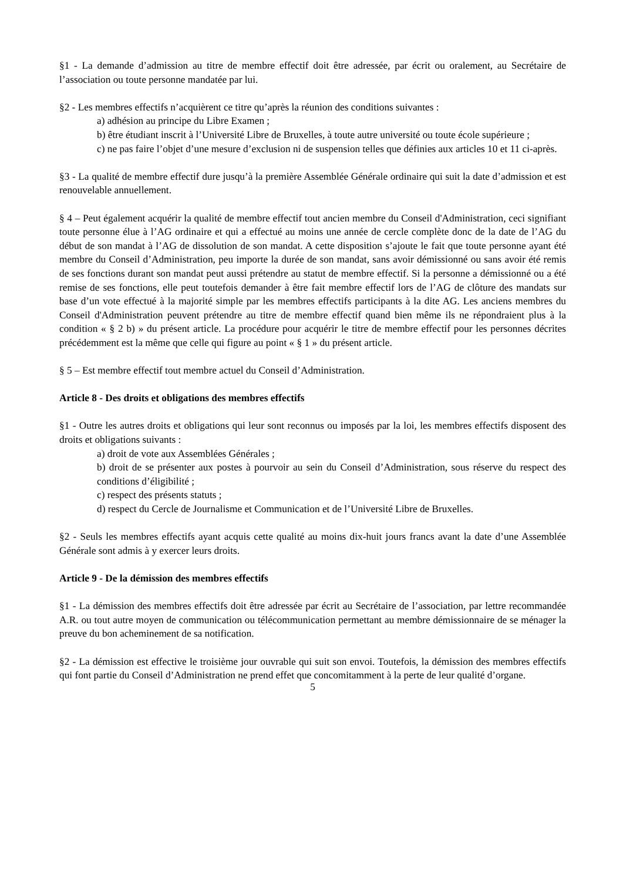§1 - La demande d’admission au titre de membre effectif doit être adressée, par écrit ou oralement, au Secrétaire de l’association ou toute personne mandatée par lui.
§2 - Les membres effectifs n’acquièrent ce titre qu’après la réunion des conditions suivantes :
a) adhésion au principe du Libre Examen ;
b) être étudiant inscrit à l’Université Libre de Bruxelles, à toute autre université ou toute école supérieure ;
c) ne pas faire l’objet d’une mesure d’exclusion ni de suspension telles que définies aux articles 10 et 11 ci-après.
§3 - La qualité de membre effectif dure jusqu’à la première Assemblée Générale ordinaire qui suit la date d’admission et est renouvelable annuellement.
§ 4 – Peut également acquérir la qualité de membre effectif tout ancien membre du Conseil d'Administration, ceci signifiant toute personne élue à l’AG ordinaire et qui a effectué au moins une année de cercle complète donc de la date de l’AG du début de son mandat à l’AG de dissolution de son mandat. A cette disposition s’ajoute le fait que toute personne ayant été membre du Conseil d’Administration, peu importe la durée de son mandat, sans avoir démissionné ou sans avoir été remis de ses fonctions durant son mandat peut aussi prétendre au statut de membre effectif. Si la personne a démissionné ou a été remise de ses fonctions, elle peut toutefois demander à être fait membre effectif lors de l’AG de clôture des mandats sur base d’un vote effectué à la majorité simple par les membres effectifs participants à la dite AG. Les anciens membres du Conseil d'Administration peuvent prétendre au titre de membre effectif quand bien même ils ne répondraient plus à la condition « § 2 b) » du présent article. La procédure pour acquérir le titre de membre effectif pour les personnes décrites précédemment est la même que celle qui figure au point « § 1 » du présent article.
§ 5 – Est membre effectif tout membre actuel du Conseil d’Administration.
Article 8 - Des droits et obligations des membres effectifs
§1 - Outre les autres droits et obligations qui leur sont reconnus ou imposés par la loi, les membres effectifs disposent des droits et obligations suivants :
a) droit de vote aux Assemblées Générales ;
b) droit de se présenter aux postes à pourvoir au sein du Conseil d’Administration, sous réserve du respect des conditions d’éligibilité ;
c) respect des présents statuts ;
d) respect du Cercle de Journalisme et Communication et de l’Université Libre de Bruxelles.
§2 - Seuls les membres effectifs ayant acquis cette qualité au moins dix-huit jours francs avant la date d’une Assemblée Générale sont admis à y exercer leurs droits.
Article 9 - De la démission des membres effectifs
§1 - La démission des membres effectifs doit être adressée par écrit au Secrétaire de l’association, par lettre recommandée A.R. ou tout autre moyen de communication ou télécommunication permettant au membre démissionnaire de se ménager la preuve du bon acheminement de sa notification.
§2 - La démission est effective le troisième jour ouvrable qui suit son envoi. Toutefois, la démission des membres effectifs qui font partie du Conseil d’Administration ne prend effet que concomitamment à la perte de leur qualité d’organe.
5